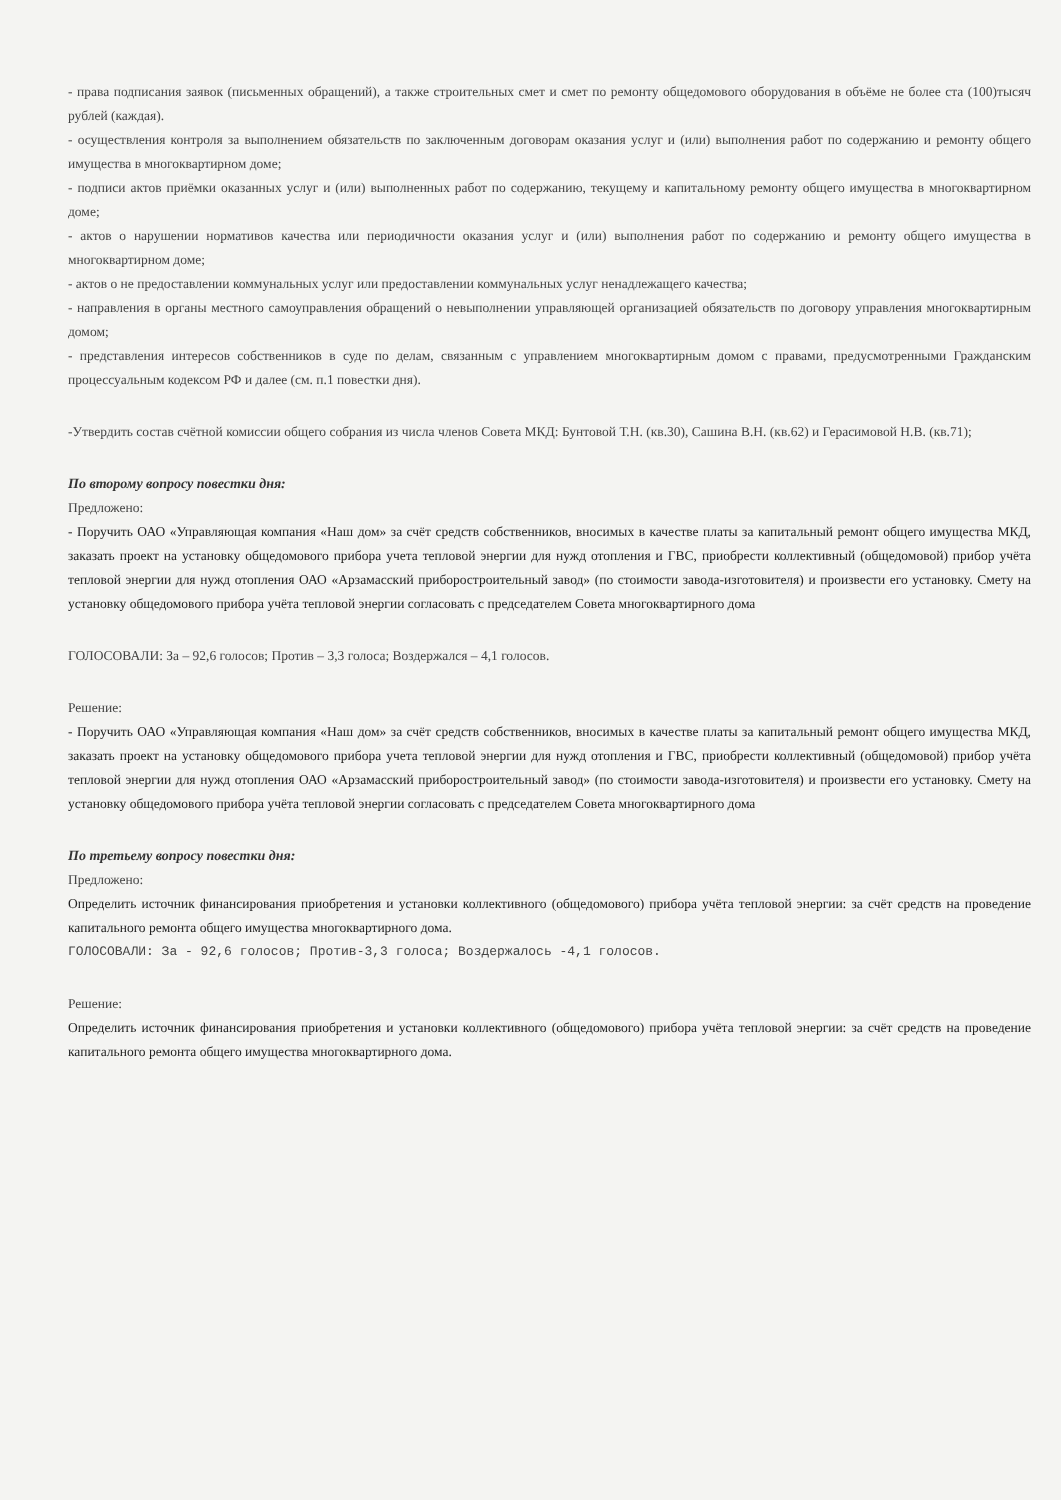- права подписания заявок (письменных обращений), а также строительных смет и смет по ремонту общедомового оборудования в объёме не более ста (100)тысяч рублей (каждая).
- осуществления контроля за выполнением обязательств по заключенным договорам оказания услуг и (или) выполнения работ по содержанию и ремонту общего имущества в многоквартирном доме;
- подписи актов приёмки оказанных услуг и (или) выполненных работ по содержанию, текущему и капитальному ремонту общего имущества в многоквартирном доме;
- актов о нарушении нормативов качества или периодичности оказания услуг и (или) выполнения работ по содержанию и ремонту общего имущества в многоквартирном доме;
- актов о не предоставлении коммунальных услуг или предоставлении коммунальных услуг ненадлежащего качества;
- направления в органы местного самоуправления обращений о невыполнении управляющей организацией обязательств по договору управления многоквартирным домом;
- представления интересов собственников в суде по делам, связанным с управлением многоквартирным домом с правами, предусмотренными Гражданским процессуальным кодексом РФ и далее (см. п.1 повестки дня).
-Утвердить состав счётной комиссии общего собрания из числа членов Совета МКД: Бунтовой Т.Н. (кв.30), Сашина В.Н. (кв.62) и Герасимовой Н.В. (кв.71);
По второму вопросу повестки дня:
Предложено:
- Поручить ОАО «Управляющая компания «Наш дом» за счёт средств собственников, вносимых в качестве платы за капитальный ремонт общего имущества МКД, заказать проект на установку общедомового прибора учета тепловой энергии для нужд отопления и ГВС, приобрести коллективный (общедомовой) прибор учёта тепловой энергии для нужд отопления ОАО «Арзамасский приборостроительный завод» (по стоимости завода-изготовителя) и произвести его установку. Смету на установку общедомового прибора учёта тепловой энергии согласовать с председателем Совета многоквартирного дома
ГОЛОСОВАЛИ: За – 92,6 голосов; Против – 3,3 голоса; Воздержался – 4,1 голосов.
Решение:
- Поручить ОАО «Управляющая компания «Наш дом» за счёт средств собственников, вносимых в качестве платы за капитальный ремонт общего имущества МКД, заказать проект на установку общедомового прибора учета тепловой энергии для нужд отопления и ГВС, приобрести коллективный (общедомовой) прибор учёта тепловой энергии для нужд отопления ОАО «Арзамасский приборостроительный завод» (по стоимости завода-изготовителя) и произвести его установку. Смету на установку общедомового прибора учёта тепловой энергии согласовать с председателем Совета многоквартирного дома
По третьему вопросу повестки дня:
Предложено:
Определить источник финансирования приобретения и установки коллективного (общедомового) прибора учёта тепловой энергии: за счёт средств на проведение капитального ремонта общего имущества многоквартирного дома.
ГОЛОСОВАЛИ: За - 92,6 голосов; Против-3,3 голоса; Воздержалось -4,1 голосов.
Решение:
Определить источник финансирования приобретения и установки коллективного (общедомового) прибора учёта тепловой энергии: за счёт средств на проведение капитального ремонта общего имущества многоквартирного дома.